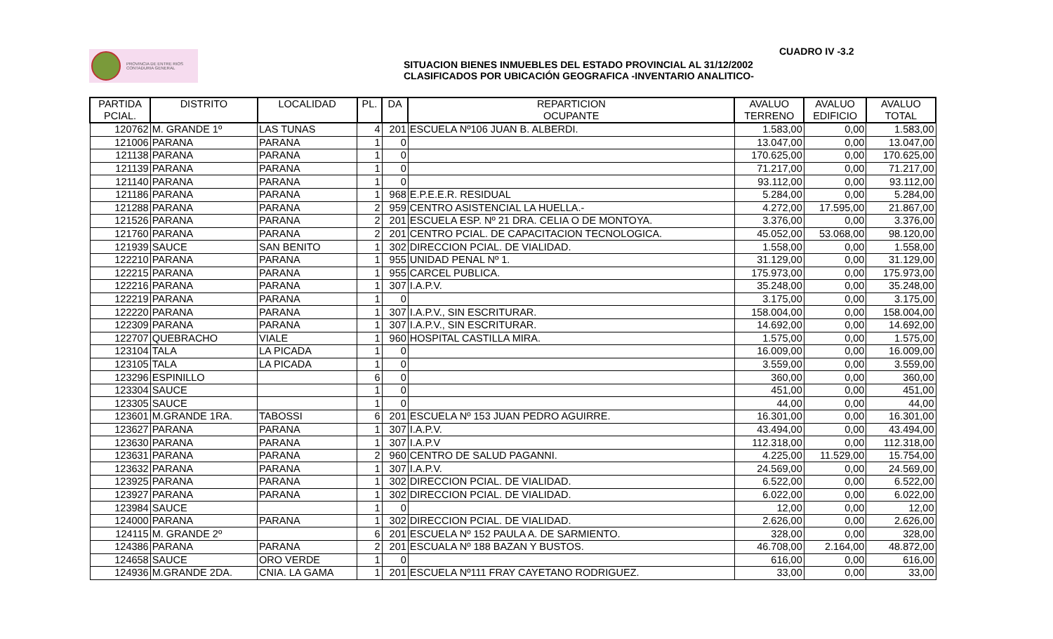PROVINCIA DE ENTRE RIOS
CONTADURIA GENERAL
CUADRO IV -3.2
SITUACION BIENES INMUEBLES DEL ESTADO PROVINCIAL AL 31/12/2002
CLASIFICADOS POR UBICACIÓN GEOGRAFICA -INVENTARIO ANALITICO-
| PARTIDA PCIAL. | DISTRITO | LOCALIDAD | PL. | DA | REPARTICION OCUPANTE | AVALUO TERRENO | AVALUO EDIFICIO | AVALUO TOTAL |
| --- | --- | --- | --- | --- | --- | --- | --- | --- |
| 120762 | M. GRANDE 1º | LAS TUNAS | 4 | 201 | ESCUELA Nº106 JUAN B. ALBERDI. | 1.583,00 | 0,00 | 1.583,00 |
| 121006 | PARANA | PARANA | 1 | 0 | | 13.047,00 | 0,00 | 13.047,00 |
| 121138 | PARANA | PARANA | 1 | 0 | | 170.625,00 | 0,00 | 170.625,00 |
| 121139 | PARANA | PARANA | 1 | 0 | | 71.217,00 | 0,00 | 71.217,00 |
| 121140 | PARANA | PARANA | 1 | 0 | | 93.112,00 | 0,00 | 93.112,00 |
| 121186 | PARANA | PARANA | 1 | 968 | E.P.E.E.R. RESIDUAL | 5.284,00 | 0,00 | 5.284,00 |
| 121288 | PARANA | PARANA | 2 | 959 | CENTRO ASISTENCIAL LA HUELLA.- | 4.272,00 | 17.595,00 | 21.867,00 |
| 121526 | PARANA | PARANA | 2 | 201 | ESCUELA ESP. Nº 21 DRA. CELIA O DE MONTOYA. | 3.376,00 | 0,00 | 3.376,00 |
| 121760 | PARANA | PARANA | 2 | 201 | CENTRO PCIAL. DE CAPACITACION TECNOLOGICA. | 45.052,00 | 53.068,00 | 98.120,00 |
| 121939 | SAUCE | SAN BENITO | 1 | 302 | DIRECCION PCIAL. DE VIALIDAD. | 1.558,00 | 0,00 | 1.558,00 |
| 122210 | PARANA | PARANA | 1 | 955 | UNIDAD PENAL Nº 1. | 31.129,00 | 0,00 | 31.129,00 |
| 122215 | PARANA | PARANA | 1 | 955 | CARCEL PUBLICA. | 175.973,00 | 0,00 | 175.973,00 |
| 122216 | PARANA | PARANA | 1 | 307 | I.A.P.V. | 35.248,00 | 0,00 | 35.248,00 |
| 122219 | PARANA | PARANA | 1 | 0 | | 3.175,00 | 0,00 | 3.175,00 |
| 122220 | PARANA | PARANA | 1 | 307 | I.A.P.V., SIN ESCRITURAR. | 158.004,00 | 0,00 | 158.004,00 |
| 122309 | PARANA | PARANA | 1 | 307 | I.A.P.V., SIN ESCRITURAR. | 14.692,00 | 0,00 | 14.692,00 |
| 122707 | QUEBRACHO | VIALE | 1 | 960 | HOSPITAL CASTILLA MIRA. | 1.575,00 | 0,00 | 1.575,00 |
| 123104 | TALA | LA PICADA | 1 | 0 | | 16.009,00 | 0,00 | 16.009,00 |
| 123105 | TALA | LA PICADA | 1 | 0 | | 3.559,00 | 0,00 | 3.559,00 |
| 123296 | ESPINILLO | | 6 | 0 | | 360,00 | 0,00 | 360,00 |
| 123304 | SAUCE | | 1 | 0 | | 451,00 | 0,00 | 451,00 |
| 123305 | SAUCE | | 1 | 0 | | 44,00 | 0,00 | 44,00 |
| 123601 | M.GRANDE 1RA. | TABOSSI | 6 | 201 | ESCUELA Nº 153 JUAN PEDRO AGUIRRE. | 16.301,00 | 0,00 | 16.301,00 |
| 123627 | PARANA | PARANA | 1 | 307 | I.A.P.V. | 43.494,00 | 0,00 | 43.494,00 |
| 123630 | PARANA | PARANA | 1 | 307 | I.A.P.V | 112.318,00 | 0,00 | 112.318,00 |
| 123631 | PARANA | PARANA | 2 | 960 | CENTRO DE SALUD PAGANNI. | 4.225,00 | 11.529,00 | 15.754,00 |
| 123632 | PARANA | PARANA | 1 | 307 | I.A.P.V. | 24.569,00 | 0,00 | 24.569,00 |
| 123925 | PARANA | PARANA | 1 | 302 | DIRECCION PCIAL. DE VIALIDAD. | 6.522,00 | 0,00 | 6.522,00 |
| 123927 | PARANA | PARANA | 1 | 302 | DIRECCION PCIAL. DE VIALIDAD. | 6.022,00 | 0,00 | 6.022,00 |
| 123984 | SAUCE | | 1 | 0 | | 12,00 | 0,00 | 12,00 |
| 124000 | PARANA | PARANA | 1 | 302 | DIRECCION PCIAL. DE VIALIDAD. | 2.626,00 | 0,00 | 2.626,00 |
| 124115 | M. GRANDE 2º | | 6 | 201 | ESCUELA Nº 152 PAULA A. DE SARMIENTO. | 328,00 | 0,00 | 328,00 |
| 124386 | PARANA | PARANA | 2 | 201 | ESCUALA Nº 188 BAZAN Y BUSTOS. | 46.708,00 | 2.164,00 | 48.872,00 |
| 124658 | SAUCE | ORO VERDE | 1 | 0 | | 616,00 | 0,00 | 616,00 |
| 124936 | M.GRANDE 2DA. | CNIA. LA GAMA | 1 | 201 | ESCUELA Nº111 FRAY CAYETANO RODRIGUEZ. | 33,00 | 0,00 | 33,00 |